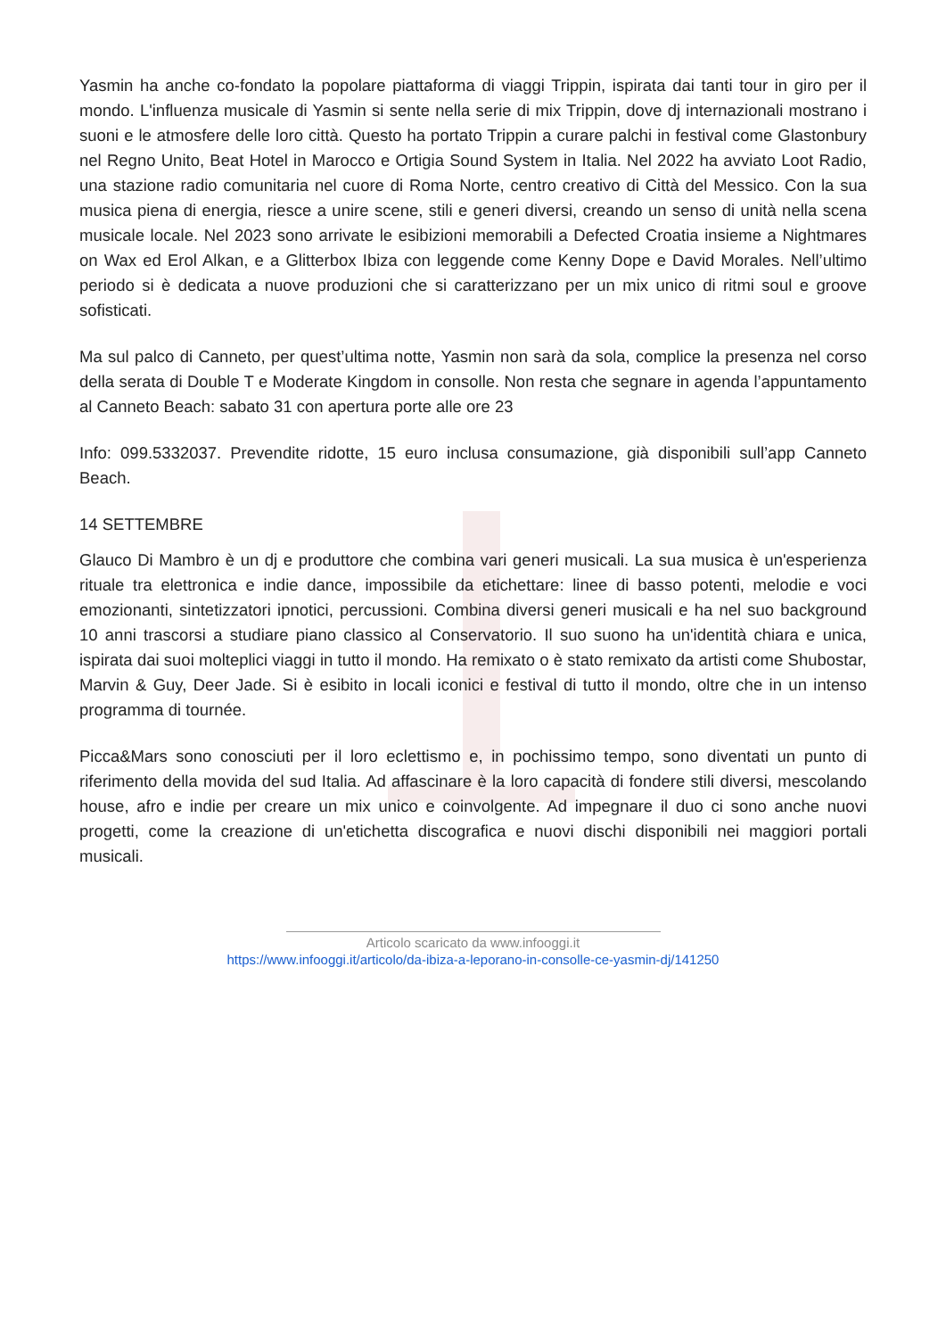Yasmin ha anche co-fondato la popolare piattaforma di viaggi Trippin, ispirata dai tanti tour in giro per il mondo. L'influenza musicale di Yasmin si sente nella serie di mix Trippin, dove dj internazionali mostrano i suoni e le atmosfere delle loro città. Questo ha portato Trippin a curare palchi in festival come Glastonbury nel Regno Unito, Beat Hotel in Marocco e Ortigia Sound System in Italia. Nel 2022 ha avviato Loot Radio, una stazione radio comunitaria nel cuore di Roma Norte, centro creativo di Città del Messico. Con la sua musica piena di energia, riesce a unire scene, stili e generi diversi, creando un senso di unità nella scena musicale locale. Nel 2023 sono arrivate le esibizioni memorabili a Defected Croatia insieme a Nightmares on Wax ed Erol Alkan, e a Glitterbox Ibiza con leggende come Kenny Dope e David Morales. Nell’ultimo periodo si è dedicata a nuove produzioni che si caratterizzano per un mix unico di ritmi soul e groove sofisticati.
Ma sul palco di Canneto, per quest’ultima notte, Yasmin non sarà da sola, complice la presenza nel corso della serata di Double T e Moderate Kingdom in consolle. Non resta che segnare in agenda l’appuntamento al Canneto Beach: sabato 31 con apertura porte alle ore 23
Info: 099.5332037. Prevendite ridotte, 15 euro inclusa consumazione, già disponibili sull’app Canneto Beach.
14 SETTEMBRE
Glauco Di Mambro è un dj e produttore che combina vari generi musicali. La sua musica è un'esperienza rituale tra elettronica e indie dance, impossibile da etichettare: linee di basso potenti, melodie e voci emozionanti, sintetizzatori ipnotici, percussioni. Combina diversi generi musicali e ha nel suo background 10 anni trascorsi a studiare piano classico al Conservatorio. Il suo suono ha un'identità chiara e unica, ispirata dai suoi molteplici viaggi in tutto il mondo. Ha remixato o è stato remixato da artisti come Shubostar, Marvin & Guy, Deer Jade. Si è esibito in locali iconici e festival di tutto il mondo, oltre che in un intenso programma di tournée.
Picca&Mars sono conosciuti per il loro eclettismo e, in pochissimo tempo, sono diventati un punto di riferimento della movida del sud Italia. Ad affascinare è la loro capacità di fondere stili diversi, mescolando house, afro e indie per creare un mix unico e coinvolgente. Ad impegnare il duo ci sono anche nuovi progetti, come la creazione di un'etichetta discografica e nuovi dischi disponibili nei maggiori portali musicali.
Articolo scaricato da www.infooggi.it
https://www.infooggi.it/articolo/da-ibiza-a-leporano-in-consolle-ce-yasmin-dj/141250